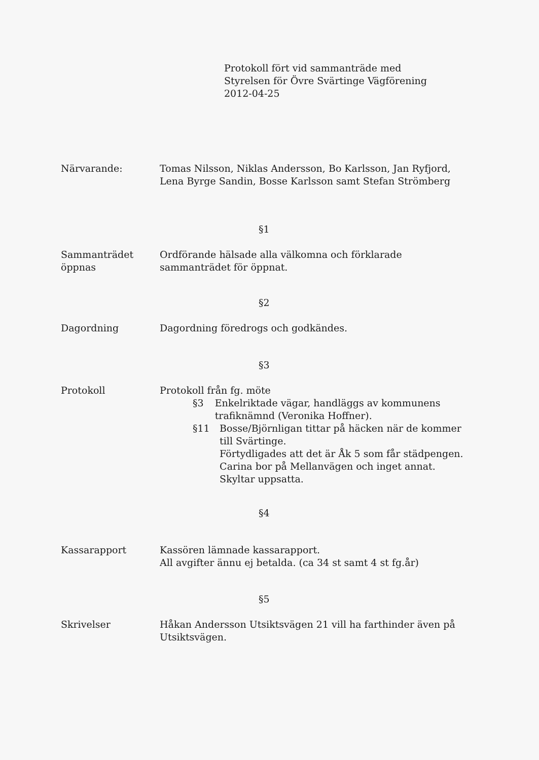Protokoll fört vid sammanträde med
Styrelsen för Övre Svärtinge Vägförening
2012-04-25
Närvarande: Tomas Nilsson, Niklas Andersson, Bo Karlsson, Jan Ryfjord, Lena Byrge Sandin, Bosse Karlsson samt Stefan Strömberg
§1
Sammanträdet öppnas
Ordförande hälsade alla välkomna och förklarade sammanträdet för öppnat.
§2
Dagordning Dagordning föredrogs och godkändes.
§3
Protokoll Protokoll från fg. möte
§3 Enkelriktade vägar, handläggs av kommunens trafiknämnd (Veronika Hoffner).
§11 Bosse/Björnligan tittar på häcken när de kommer till Svärtinge.
Förtydligades att det är Åk 5 som får städpengen.
Carina bor på Mellanvägen och inget annat.
Skyltar uppsatta.
§4
Kassarapport Kassören lämnade kassarapport.
All avgifter ännu ej betalda. (ca 34 st samt 4 st fg.år)
§5
Skrivelser Håkan Andersson Utsiktsvägen 21 vill ha farthinder även på Utsiktsvägen.